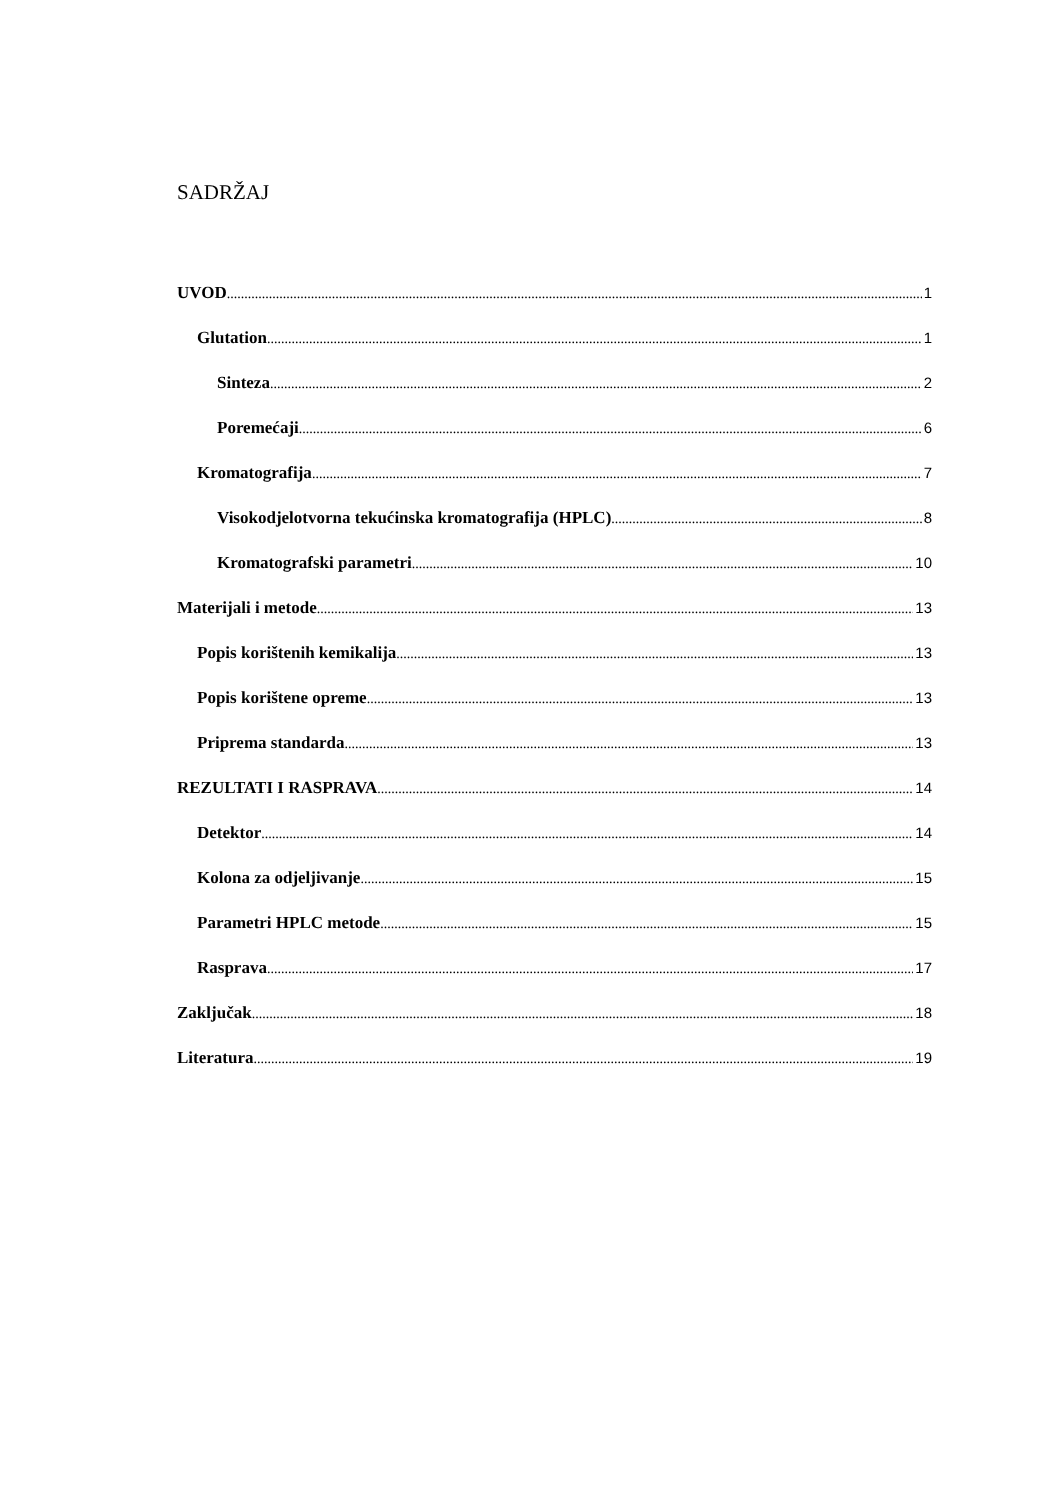SADRŽAJ
UVOD 1
Glutation 1
Sinteza 2
Poremećaji 6
Kromatografija 7
Visokodjelotvorna tekućinska kromatografija (HPLC) 8
Kromatografski parametri 10
Materijali i metode 13
Popis korištenih kemikalija 13
Popis korištene opreme 13
Priprema standarda 13
REZULTATI I RASPRAVA 14
Detektor 14
Kolona za odjeljivanje 15
Parametri HPLC metode 15
Rasprava 17
Zaključak 18
Literatura 19